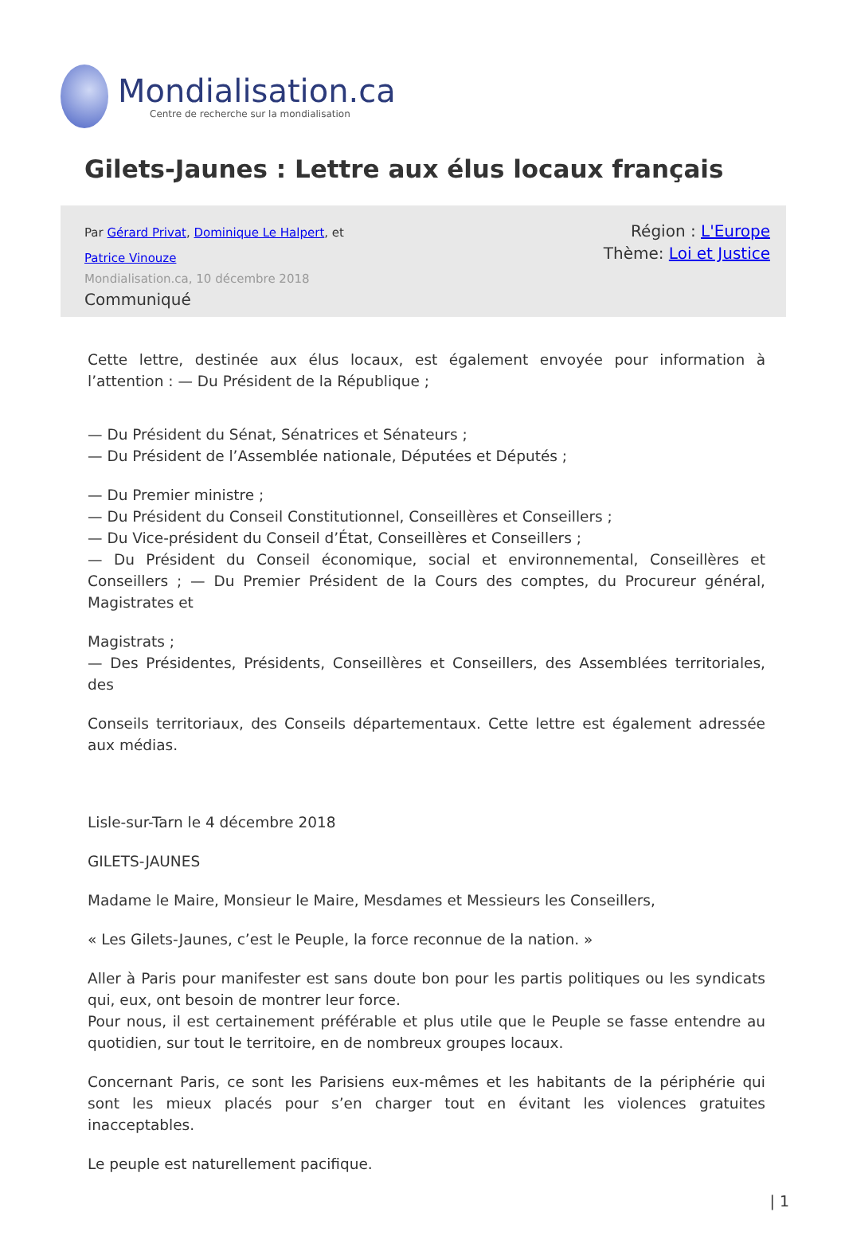Mondialisation.ca
Centre de recherche sur la mondialisation
Gilets-Jaunes : Lettre aux élus locaux français
Par Gérard Privat, Dominique Le Halpert, et Patrice Vinouze
Mondialisation.ca, 10 décembre 2018
Communiqué
Région : L'Europe
Thème: Loi et Justice
Cette lettre, destinée aux élus locaux, est également envoyée pour information à l’attention : — Du Président de la République ;
— Du Président du Sénat, Sénatrices et Sénateurs ;
— Du Président de l’Assemblée nationale, Députées et Députés ;
— Du Premier ministre ;
— Du Président du Conseil Constitutionnel, Conseillères et Conseillers ;
— Du Vice-président du Conseil d’État, Conseillères et Conseillers ;
— Du Président du Conseil économique, social et environnemental, Conseillères et Conseillers ; — Du Premier Président de la Cours des comptes, du Procureur général, Magistrates et
Magistrats ;
— Des Présidentes, Présidents, Conseillères et Conseillers, des Assemblées territoriales, des
Conseils territoriaux, des Conseils départementaux. Cette lettre est également adressée aux médias.
Lisle-sur-Tarn le 4 décembre 2018
GILETS-JAUNES
Madame le Maire, Monsieur le Maire, Mesdames et Messieurs les Conseillers,
« Les Gilets-Jaunes, c’est le Peuple, la force reconnue de la nation. »
Aller à Paris pour manifester est sans doute bon pour les partis politiques ou les syndicats qui, eux, ont besoin de montrer leur force.
Pour nous, il est certainement préférable et plus utile que le Peuple se fasse entendre au quotidien, sur tout le territoire, en de nombreux groupes locaux.
Concernant Paris, ce sont les Parisiens eux-mêmes et les habitants de la périphérie qui sont les mieux placés pour s’en charger tout en évitant les violences gratuites inacceptables.
Le peuple est naturellement pacifique.
| 1